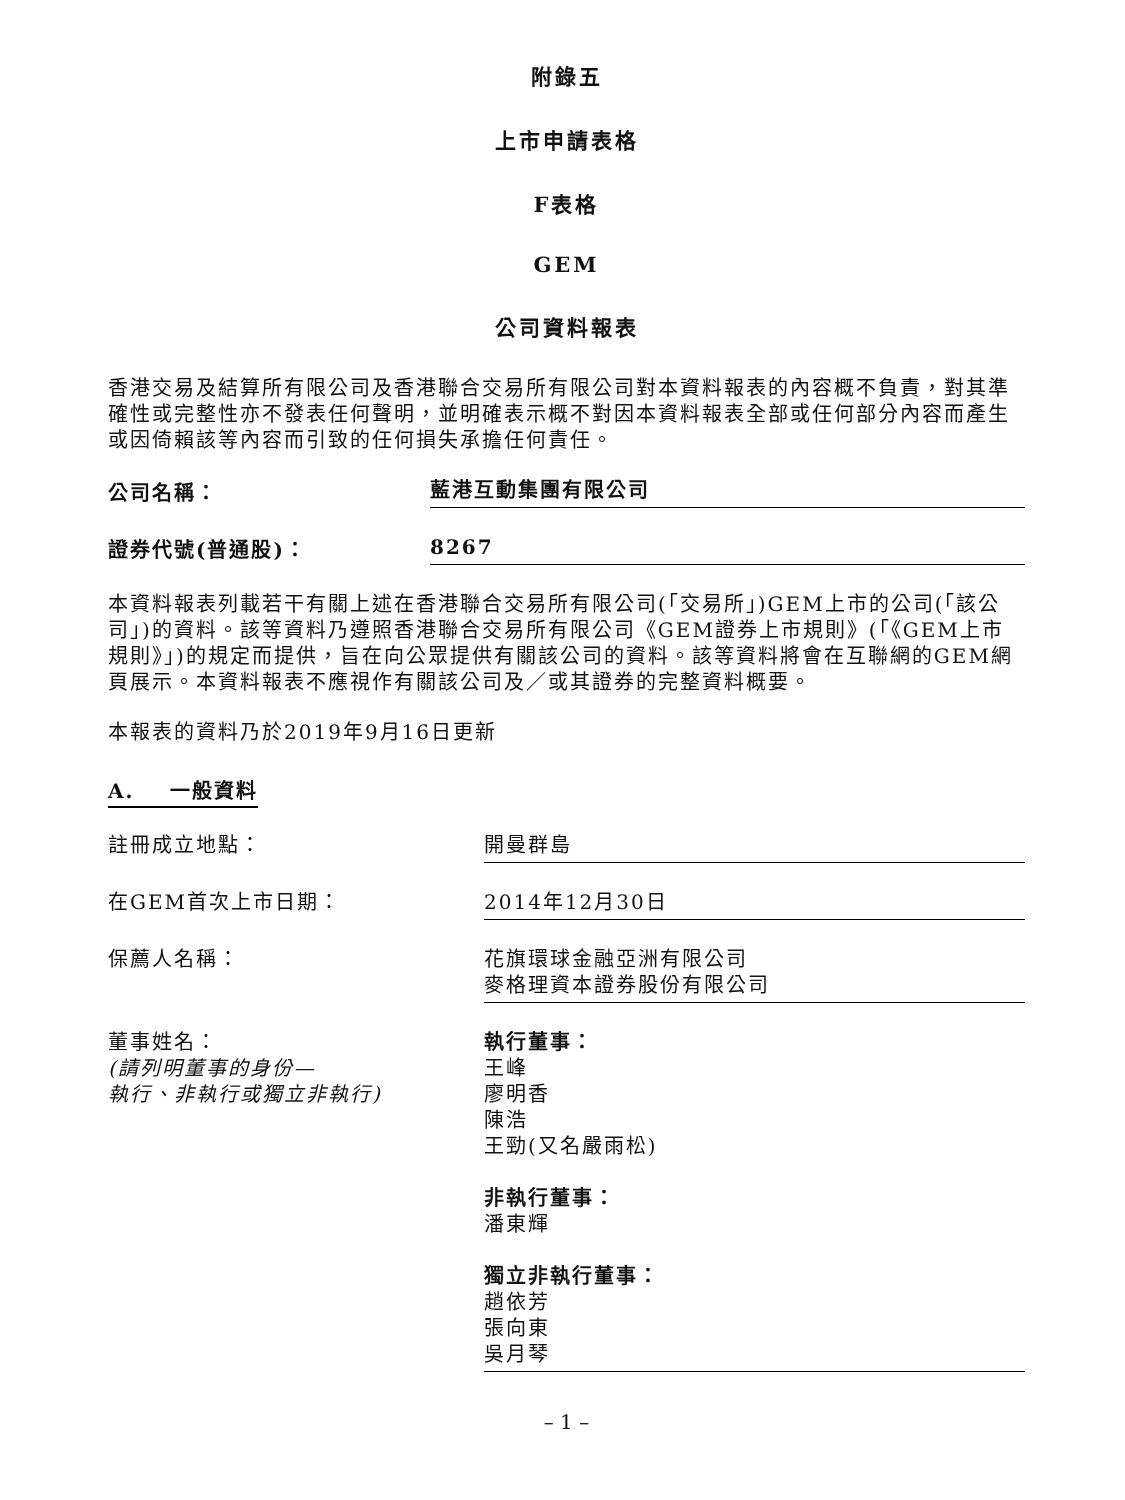附錄五
上市申請表格
F表格
GEM
公司資料報表
香港交易及結算所有限公司及香港聯合交易所有限公司對本資料報表的內容概不負責，對其準確性或完整性亦不發表任何聲明，並明確表示概不對因本資料報表全部或任何部分內容而產生或因倚賴該等內容而引致的任何損失承擔任何責任。
公司名稱：
藍港互動集團有限公司
證券代號(普通股)：
8267
本資料報表列載若干有關上述在香港聯合交易所有限公司(「交易所」)GEM上市的公司(「該公司」)的資料。該等資料乃遵照香港聯合交易所有限公司《GEM證券上市規則》(「《GEM上市規則》」)的規定而提供，旨在向公眾提供有關該公司的資料。該等資料將會在互聯網的GEM網頁展示。本資料報表不應視作有關該公司及／或其證券的完整資料概要。
本報表的資料乃於2019年9月16日更新
A. 一般資料
註冊成立地點： 開曼群島
在GEM首次上市日期： 2014年12月30日
保薦人名稱： 花旗環球金融亞洲有限公司
麥格理資本證券股份有限公司
董事姓名：
(請列明董事的身份—
執行、非執行或獨立非執行)
執行董事：
王峰
廖明香
陳浩
王勁(又名嚴雨松)
非執行董事：
潘東輝
獨立非執行董事：
趙依芳
張向東
吳月琴
– 1 –